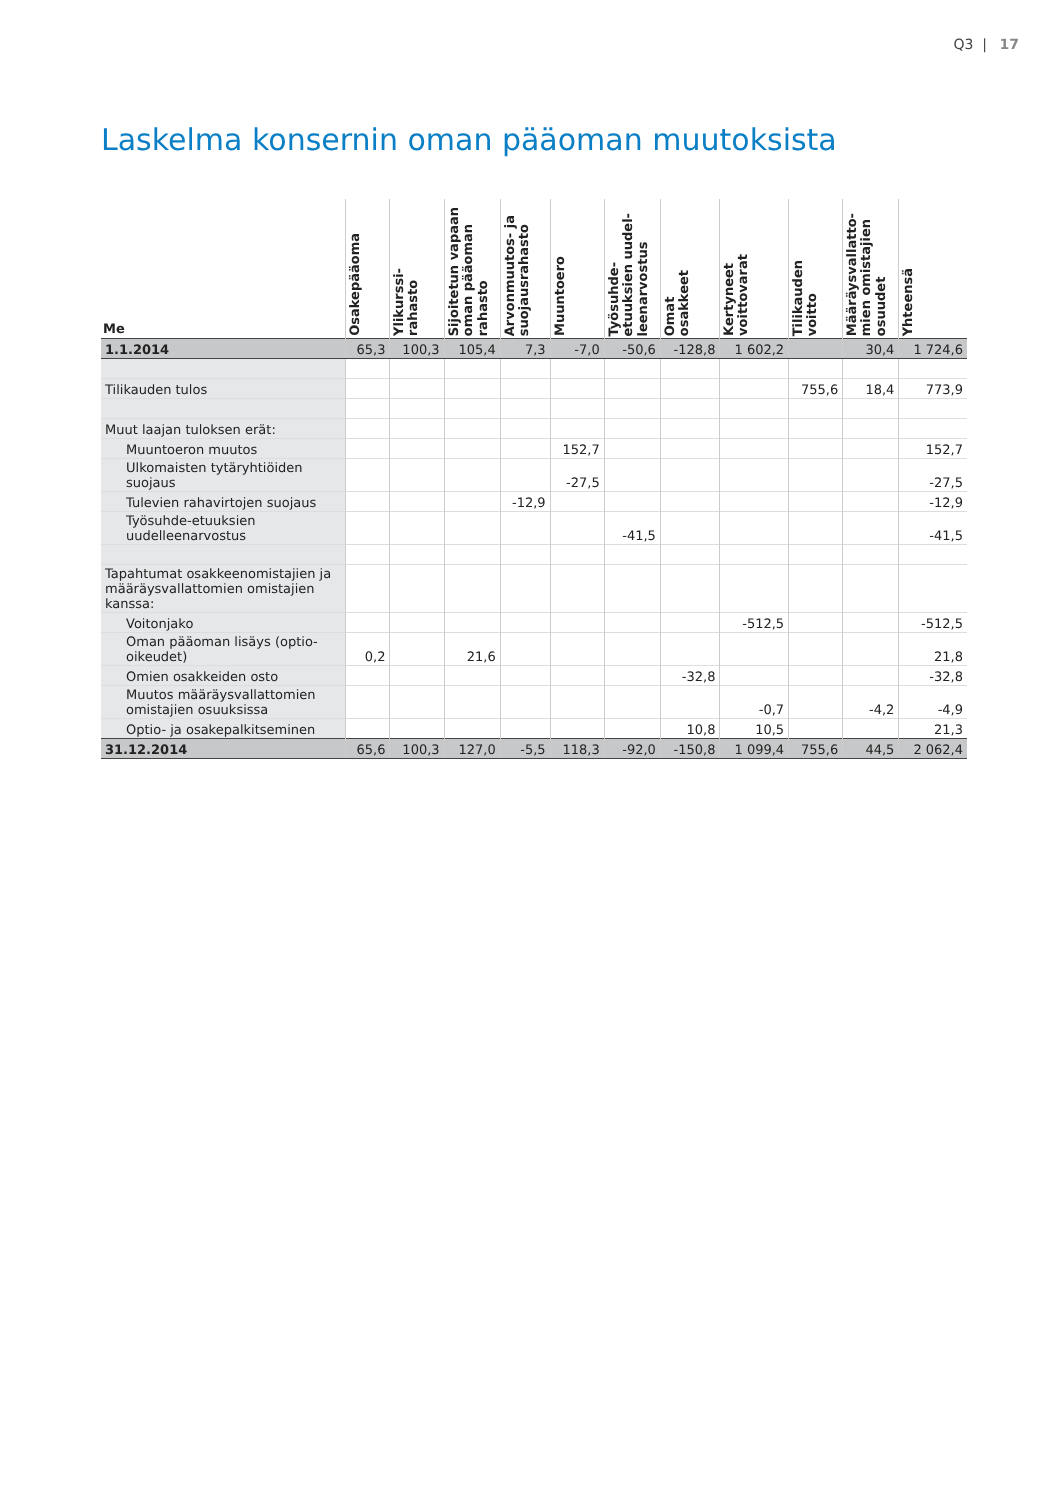Q3 | 17
Laskelma konsernin oman pääoman muutoksista
| Me | Osakepääoma | Ylikurssi- rahasto | Sijoitetun vapaan oman pääoman rahasto | Arvonmuutos- ja suojausrahasto | Muuntoero | Työsuhde- etuuksien uudel- leenarvostus | Omat osakkeet | Kertyneet voittovarat | Tilikauden voitto | Määräysvallatto- mien omistajien osuudet | Yhteensä |
| --- | --- | --- | --- | --- | --- | --- | --- | --- | --- | --- | --- |
| 1.1.2014 | 65,3 | 100,3 | 105,4 | 7,3 | -7,0 | -50,6 | -128,8 | 1 602,2 | | 30,4 | 1 724,6 |
| Tilikauden tulos | | | | | | | | | 755,6 | 18,4 | 773,9 |
| Muut laajan tuloksen erät: | | | | | | | | | | | |
| Muuntoeron muutos | | | | | 152,7 | | | | | | 152,7 |
| Ulkomaisten tytäryhtiöiden suojaus | | | | | -27,5 | | | | | | -27,5 |
| Tulevien rahavirtojen suojaus | | | | -12,9 | | | | | | | -12,9 |
| Työsuhde-etuuksien uudelleenarvostus | | | | | | -41,5 | | | | | -41,5 |
| Tapahtumat osakkeenomistajien ja määräysvallattomien omistajien kanssa: | | | | | | | | | | | |
| Voitonjako | | | | | | | | -512,5 | | | -512,5 |
| Oman pääoman lisäys (optio-oikeudet) | 0,2 | | 21,6 | | | | | | | | 21,8 |
| Omien osakkeiden osto | | | | | | | -32,8 | | | | -32,8 |
| Muutos määräysvallattomien omistajien osuuksissa | | | | | | | | -0,7 | | -4,2 | -4,9 |
| Optio- ja osakepalkitseminen | | | | | | | 10,8 | 10,5 | | | 21,3 |
| 31.12.2014 | 65,6 | 100,3 | 127,0 | -5,5 | 118,3 | -92,0 | -150,8 | 1 099,4 | 755,6 | 44,5 | 2 062,4 |